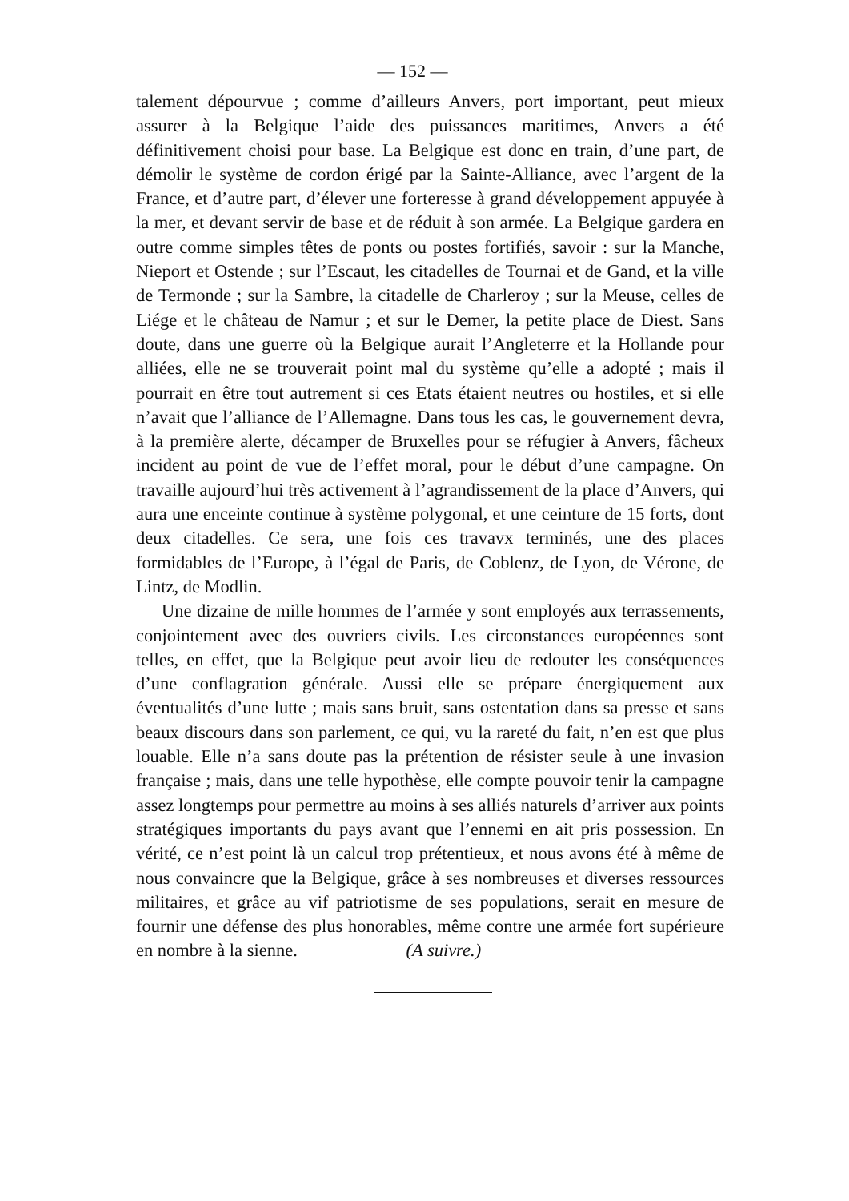— 152 —
talement dépourvue ; comme d’ailleurs Anvers, port important, peut mieux assurer à la Belgique l’aide des puissances maritimes, Anvers a été définitivement choisi pour base. La Belgique est donc en train, d’une part, de démolir le système de cordon érigé par la Sainte-Alliance, avec l’argent de la France, et d’autre part, d’élever une forteresse à grand développement appuyée à la mer, et devant servir de base et de réduit à son armée. La Belgique gardera en outre comme simples têtes de ponts ou postes fortifiés, savoir : sur la Manche, Nieport et Ostende ; sur l’Escaut, les citadelles de Tournai et de Gand, et la ville de Termonde ; sur la Sambre, la citadelle de Charleroy ; sur la Meuse, celles de Liége et le château de Namur ; et sur le Demer, la petite place de Diest. Sans doute, dans une guerre où la Belgique aurait l’Angleterre et la Hollande pour alliées, elle ne se trouverait point mal du système qu’elle a adopté ; mais il pourrait en être tout autrement si ces Etats étaient neutres ou hostiles, et si elle n’avait que l’alliance de l’Allemagne. Dans tous les cas, le gouvernement devra, à la première alerte, décamper de Bruxelles pour se réfugier à Anvers, fâcheux incident au point de vue de l’effet moral, pour le début d’une campagne. On travaille aujourd’hui très activement à l’agrandissement de la place d’Anvers, qui aura une enceinte continue à système polygonal, et une ceinture de 15 forts, dont deux citadelles. Ce sera, une fois ces travavx terminés, une des places formidables de l’Europe, à l’égal de Paris, de Coblenz, de Lyon, de Vérone, de Lintz, de Modlin.
Une dizaine de mille hommes de l’armée y sont employés aux terrassements, conjointement avec des ouvriers civils. Les circonstances européennes sont telles, en effet, que la Belgique peut avoir lieu de redouter les conséquences d’une conflagration générale. Aussi elle se prépare énergiquement aux éventualités d’une lutte ; mais sans bruit, sans ostentation dans sa presse et sans beaux discours dans son parlement, ce qui, vu la rareté du fait, n’en est que plus louable. Elle n’a sans doute pas la prétention de résister seule à une invasion française ; mais, dans une telle hypothèse, elle compte pouvoir tenir la campagne assez longtemps pour permettre au moins à ses alliés naturels d’arriver aux points stratégiques importants du pays avant que l’ennemi en ait pris possession. En vérité, ce n’est point là un calcul trop prétentieux, et nous avons été à même de nous convaincre que la Belgique, grâce à ses nombreuses et diverses ressources militaires, et grâce au vif patriotisme de ses populations, serait en mesure de fournir une défense des plus honorables, même contre une armée fort supérieure en nombre à la sienne. (A suivre.)